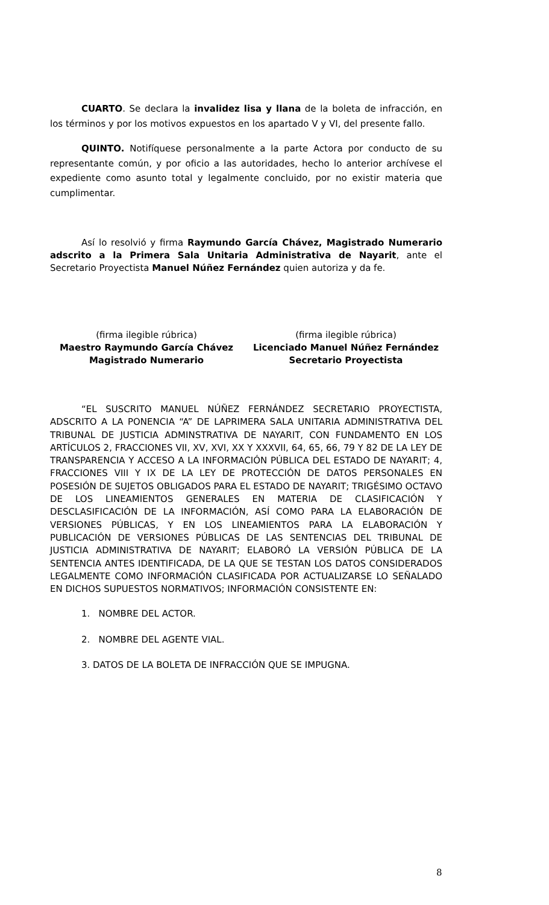CUARTO. Se declara la invalidez lisa y llana de la boleta de infracción, en los términos y por los motivos expuestos en los apartado V y VI, del presente fallo.
QUINTO. Notifíquese personalmente a la parte Actora por conducto de su representante común, y por oficio a las autoridades, hecho lo anterior archívese el expediente como asunto total y legalmente concluido, por no existir materia que cumplimentar.
Así lo resolvió y firma Raymundo García Chávez, Magistrado Numerario adscrito a la Primera Sala Unitaria Administrativa de Nayarit, ante el Secretario Proyectista Manuel Núñez Fernández quien autoriza y da fe.
(firma ilegible rúbrica)
Maestro Raymundo García Chávez
Magistrado Numerario
(firma ilegible rúbrica)
Licenciado Manuel Núñez Fernández
Secretario Proyectista
“EL SUSCRITO MANUEL NÚÑEZ FERNÁNDEZ SECRETARIO PROYECTISTA, ADSCRITO A LA PONENCIA “A” DE LAPRIMERA SALA UNITARIA ADMINISTRATIVA DEL TRIBUNAL DE JUSTICIA ADMINSTRATIVA DE NAYARIT, CON FUNDAMENTO EN LOS ARTÍCULOS 2, FRACCIONES VII, XV, XVI, XX Y XXXVII, 64, 65, 66, 79 Y 82 DE LA LEY DE TRANSPARENCIA Y ACCESO A LA INFORMACIÓN PÚBLICA DEL ESTADO DE NAYARIT; 4, FRACCIONES VIII Y IX DE LA LEY DE PROTECCIÓN DE DATOS PERSONALES EN POSESIÓN DE SUJETOS OBLIGADOS PARA EL ESTADO DE NAYARIT; TRIGÉSIMO OCTAVO DE LOS LINEAMIENTOS GENERALES EN MATERIA DE CLASIFICACIÓN Y DESCLASIFICACIÓN DE LA INFORMACIÓN, ASÍ COMO PARA LA ELABORACIÓN DE VERSIONES PÚBLICAS, Y EN LOS LINEAMIENTOS PARA LA ELABORACIÓN Y PUBLICACIÓN DE VERSIONES PÚBLICAS DE LAS SENTENCIAS DEL TRIBUNAL DE JUSTICIA ADMINISTRATIVA DE NAYARIT; ELABORÓ LA VERSIÓN PÚBLICA DE LA SENTENCIA ANTES IDENTIFICADA, DE LA QUE SE TESTAN LOS DATOS CONSIDERADOS LEGALMENTE COMO INFORMACIÓN CLASIFICADA POR ACTUALIZARSE LO SEÑALADO EN DICHOS SUPUESTOS NORMATIVOS; INFORMACIÓN CONSISTENTE EN:
1. NOMBRE DEL ACTOR.
2. NOMBRE DEL AGENTE VIAL.
3. DATOS DE LA BOLETA DE INFRACCIÓN QUE SE IMPUGNA.
8